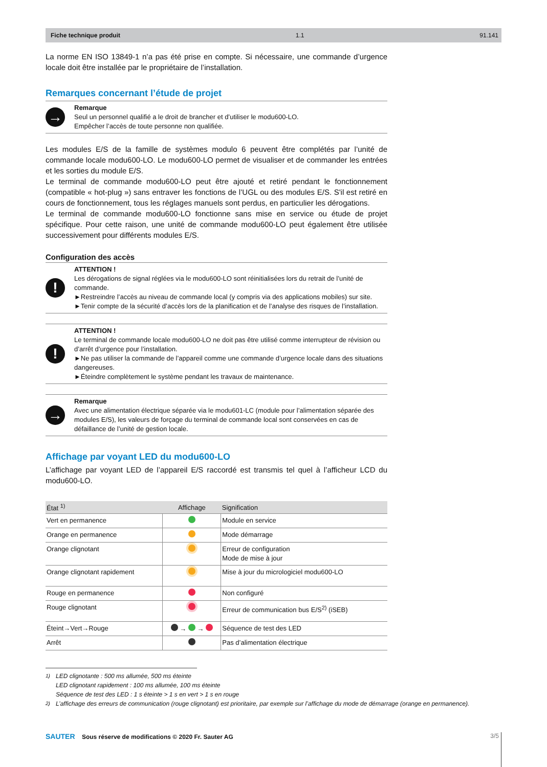Fiche technique produit 1.1 91.141
La norme EN ISO 13849-1 n’a pas été prise en compte. Si nécessaire, une commande d’urgence locale doit être installée par le propriétaire de l’installation.
Remarques concernant l’étude de projet
→
Remarque
Seul un personnel qualifié a le droit de brancher et d’utiliser le modu600-LO.
Empêcher l’accès de toute personne non qualifiée.
Les modules E/S de la famille de systèmes modulo 6 peuvent être complétés par l’unité de commande locale modu600-LO. Le modu600-LO permet de visualiser et de commander les entrées et les sorties du module E/S.
Le terminal de commande modu600-LO peut être ajouté et retiré pendant le fonctionnement (compatible « hot-plug ») sans entraver les fonctions de l’UGL ou des modules E/S. S'il est retiré en cours de fonctionnement, tous les réglages manuels sont perdus, en particulier les dérogations.
Le terminal de commande modu600-LO fonctionne sans mise en service ou étude de projet spécifique. Pour cette raison, une unité de commande modu600-LO peut également être utilisée successivement pour différents modules E/S.
Configuration des accès
!
ATTENTION !
Les dérogations de signal réglées via le modu600-LO sont réinitialisées lors du retrait de l’unité de commande.
►Restreindre l’accès au niveau de commande local (y compris via des applications mobiles) sur site.
►Tenir compte de la sécurité d’accès lors de la planification et de l’analyse des risques de l’installation.
!
ATTENTION !
Le terminal de commande locale modu600-LO ne doit pas être utilisé comme interrupteur de révision ou d’arrêt d’urgence pour l’installation.
►Ne pas utiliser la commande de l’appareil comme une commande d’urgence locale dans des situations dangereuses.
►Éteindre complètement le système pendant les travaux de maintenance.
→
Remarque
Avec une alimentation électrique séparée via le modu601-LC (module pour l’alimentation séparée des modules E/S), les valeurs de forçage du terminal de commande local sont conservées en cas de défaillance de l’unité de gestion locale.
Affichage par voyant LED du modu600-LO
L’affichage par voyant LED de l’appareil E/S raccordé est transmis tel quel à l’afficheur LCD du modu600-LO.
| État <sup>1)</sup> | Affichage | Signification |
| --- | --- | --- |
| Vert en permanence | | Module en service |
| Orange en permanence | | Mode démarrage |
| Orange clignotant | | Erreur de configuration Mode de mise à jour |
| Orange clignotant rapidement | | Mise à jour du micrologiciel modu600-LO |
| Rouge en permanence | | Non configuré |
| Rouge clignotant | | Erreur de communication bus E/S<sup>2)</sup> (iSEB) |
| Éteint→Vert→Rouge | → → | Séquence de test des LED |
| Arrêt | | Pas d’alimentation électrique |
<sup>1)</sup> LED clignotante : 500 ms allumée, 500 ms éteinte
LED clignotant rapidement : 100 ms allumée, 100 ms éteinte
Séquence de test des LED : 1 s éteinte > 1 s en vert > 1 s en rouge
<sup>2)</sup> L’affichage des erreurs de communication (rouge clignotant) est prioritaire, par exemple sur l’affichage du mode de démarrage (orange en permanence).
SAUTER Sous réserve de modifications © 2020 Fr. Sauter AG 3/5